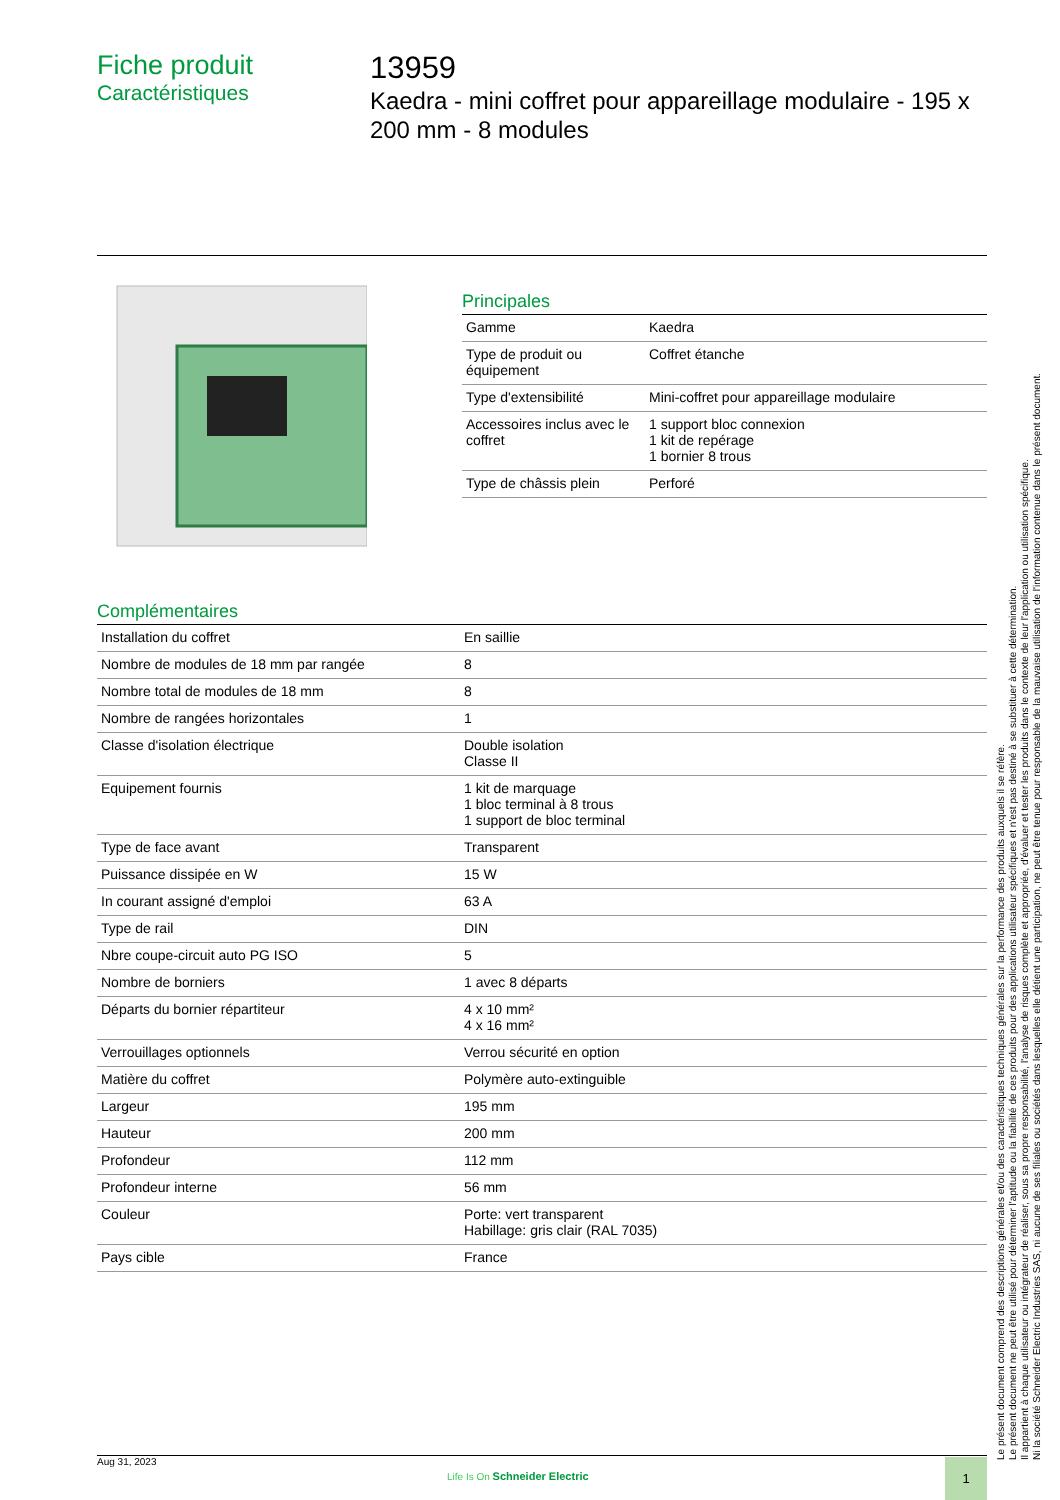Fiche produit
Caractéristiques
13959
Kaedra - mini coffret pour appareillage modulaire - 195 x 200 mm - 8 modules
Principales
| Gamme | Kaedra |
| Type de produit ou équipement | Coffret étanche |
| Type d'extensibilité | Mini-coffret pour appareillage modulaire |
| Accessoires inclus avec le coffret | 1 support bloc connexion 1 kit de repérage 1 bornier 8 trous |
| Type de châssis plein | Perforé |
Complémentaires
| Installation du coffret | En saillie |
| Nombre de modules de 18 mm par rangée | 8 |
| Nombre total de modules de 18 mm | 8 |
| Nombre de rangées horizontales | 1 |
| Classe d'isolation électrique | Double isolation Classe II |
| Equipement fournis | 1 kit de marquage 1 bloc terminal à 8 trous 1 support de bloc terminal |
| Type de face avant | Transparent |
| Puissance dissipée en W | 15 W |
| In courant assigné d'emploi | 63 A |
| Type de rail | DIN |
| Nbre coupe-circuit auto PG ISO | 5 |
| Nombre de borniers | 1 avec 8 départs |
| Départs du bornier répartiteur | 4 x 10 mm² 4 x 16 mm² |
| Verrouillages optionnels | Verrou sécurité en option |
| Matière du coffret | Polymère auto-extinguible |
| Largeur | 195 mm |
| Hauteur | 200 mm |
| Profondeur | 112 mm |
| Profondeur interne | 56 mm |
| Couleur | Porte: vert transparent Habillage: gris clair (RAL 7035) |
| Pays cible | France |
Aug 31, 2023
Life Is On Schneider Electric
1
Le présent document comprend des descriptions générales et/ou des caractéristiques techniques générales sur la performance des produits auxquels il se réfère.
Le présent document ne peut être utilisé pour déterminer l'aptitude ou la fiabilité de ces produits pour des applications utilisateur spécifiques et n'est pas destiné à se substituer à cette détermination.
Il appartient à chaque utilisateur ou intégrateur de réaliser, sous sa propre responsabilité, l'analyse de risques complète et appropriée, d'évaluer et tester les produits dans le contexte de leur l'application ou utilisation spécifique.
Ni la société Schneider Electric Industries SAS, ni aucune de ses filiales ou sociétés dans lesquelles elle détient une participation, ne peut être tenue pour responsable de la mauvaise utilisation de l'information contenue dans le présent document.